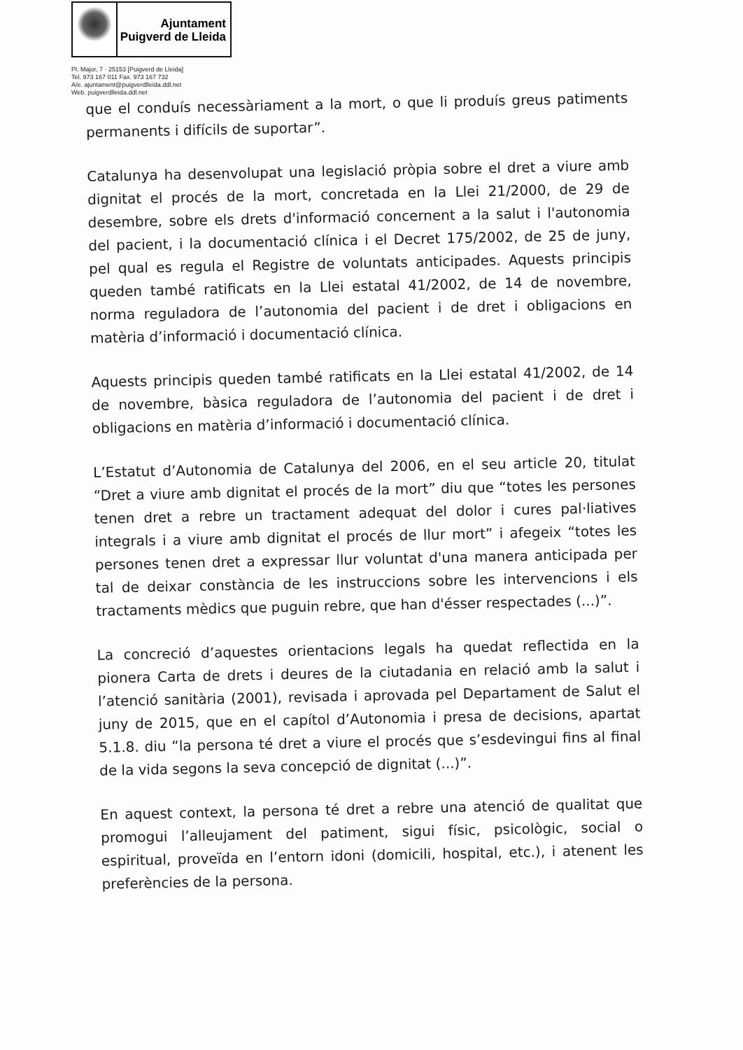Ajuntament
Puigverd de Lleida
Pl. Major, 7 · 25153 [Puigverd de Lleida]
Tel. 973 167 011 Fax. 973 167 732
A/e. ajuntament@puigverdlleida.ddl.net
Web. puigverdlleida.ddl.net
que el conduís necessàriament a la mort, o que li produís greus patiments permanents i difícils de suportar”.
Catalunya ha desenvolupat una legislació pròpia sobre el dret a viure amb dignitat el procés de la mort, concretada en la Llei 21/2000, de 29 de desembre, sobre els drets d'informació concernent a la salut i l'autonomia del pacient, i la documentació clínica i el Decret 175/2002, de 25 de juny, pel qual es regula el Registre de voluntats anticipades. Aquests principis queden també ratificats en la Llei estatal 41/2002, de 14 de novembre, norma reguladora de l’autonomia del pacient i de dret i obligacions en matèria d’informació i documentació clínica.
Aquests principis queden també ratificats en la Llei estatal 41/2002, de 14 de novembre, bàsica reguladora de l’autonomia del pacient i de dret i obligacions en matèria d’informació i documentació clínica.
L’Estatut d’Autonomia de Catalunya del 2006, en el seu article 20, titulat “Dret a viure amb dignitat el procés de la mort” diu que “totes les persones tenen dret a rebre un tractament adequat del dolor i cures pal·liatives integrals i a viure amb dignitat el procés de llur mort” i afegeix “totes les persones tenen dret a expressar llur voluntat d'una manera anticipada per tal de deixar constància de les instruccions sobre les intervencions i els tractaments mèdics que puguin rebre, que han d'ésser respectades (...)”.
La concreció d’aquestes orientacions legals ha quedat reflectida en la pionera Carta de drets i deures de la ciutadania en relació amb la salut i l’atenció sanitària (2001), revisada i aprovada pel Departament de Salut el juny de 2015, que en el capítol d’Autonomia i presa de decisions, apartat 5.1.8. diu “la persona té dret a viure el procés que s’esdevingui fins al final de la vida segons la seva concepció de dignitat (...)”.
En aquest context, la persona té dret a rebre una atenció de qualitat que promogui l’alleujament del patiment, sigui físic, psicològic, social o espiritual, proveïda en l’entorn idoni (domicili, hospital, etc.), i atenent les preferències de la persona.